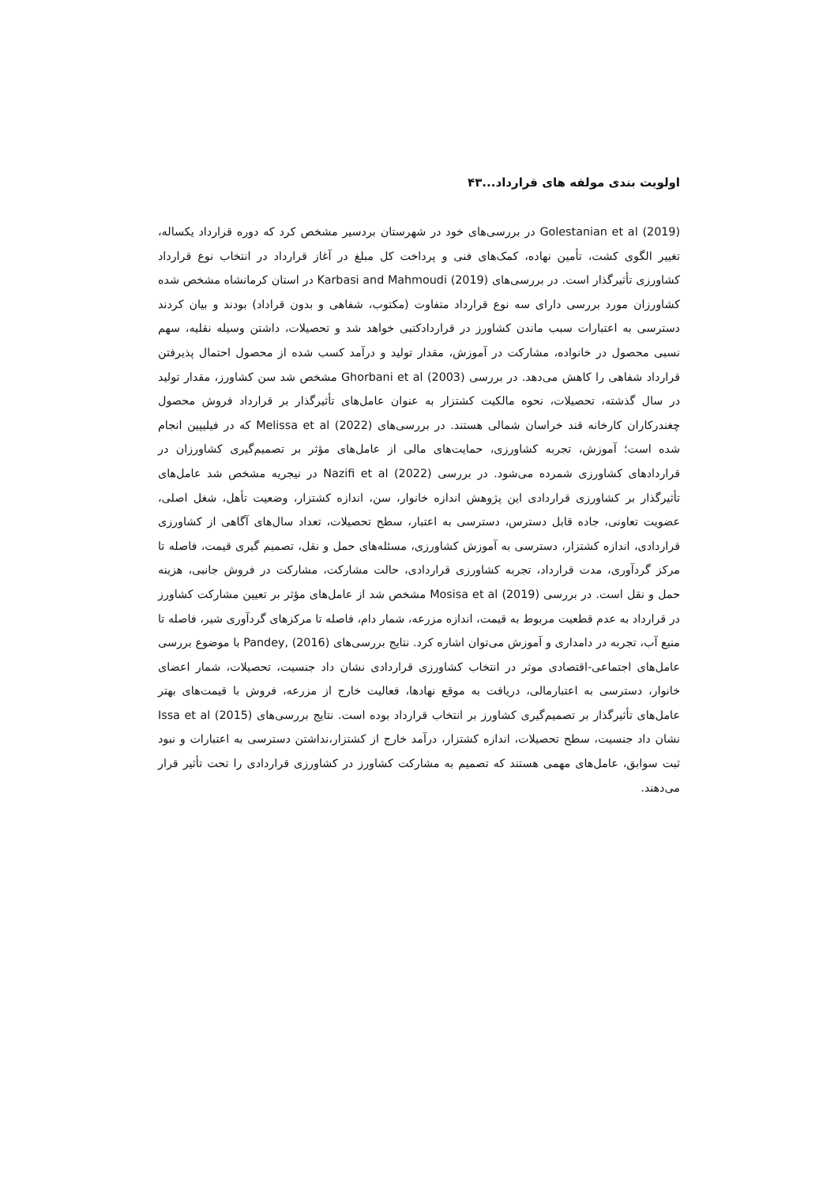اولویت بندی مولفه های قرارداد...۴۳
Golestanian et al (2019) در بررسی‌های خود در شهرستان بردسیر مشخص کرد که دوره قرارداد یکساله، تغییر الگوی کشت، تأمین نهاده، کمک‌های فنی و پرداخت کل مبلغ در آغاز قرارداد در انتخاب نوع قرارداد کشاورزی تأثیرگذار است. در بررسی‌های Karbasi and Mahmoudi (2019) در استان کرمانشاه مشخص شده کشاورزان مورد بررسی دارای سه نوع قرارداد متفاوت (مکتوب، شفاهی و بدون قراداد) بودند و بیان کردند دسترسی به اعتبارات سبب ماندن کشاورز در قراردادکتبی خواهد شد و تحصیلات، داشتن وسیله نقلیه، سهم نسبی محصول در خانواده، مشارکت در آموزش، مقدار تولید و درآمد کسب شده از محصول احتمال پذیرفتن قرارداد شفاهی را کاهش می‌دهد. در بررسی Ghorbani et al (2003) مشخص شد سن کشاورز، مقدار تولید در سال گذشته، تحصیلات، نحوه مالکیت کشتزار به عنوان عامل‌های تأثیرگذار بر قرارداد فروش محصول چغندرکاران کارخانه قند خراسان شمالی هستند. در بررسی‌های Melissa et al (2022) که در فیلیپین انجام شده است؛ آموزش، تجربه کشاورزی، حمایت‌های مالی از عامل‌های مؤثر بر تصمیم‌گیری کشاورزان در قراردادهای کشاورزی شمرده می‌شود. در بررسی Nazifi et al (2022) در نیجریه مشخص شد عامل‌های تأثیرگذار بر کشاورزی قراردادی این پژوهش اندازه خانوار، سن، اندازه کشتزار، وضعیت تأهل، شغل اصلی، عضویت تعاونی، جاده قابل دسترس، دسترسی به اعتبار، سطح تحصیلات، تعداد سال‌های آگاهی از کشاورزی قراردادی، اندازه کشتزار، دسترسی به آموزش کشاورزی، مسئله‌های حمل و نقل، تصمیم گیری قیمت، فاصله تا مرکز گردآوری، مدت قرارداد، تجربه کشاورزی قراردادی، حالت مشارکت، مشارکت در فروش جانبی، هزینه حمل و نقل است. در بررسی Mosisa et al (2019) مشخص شد از عامل‌های مؤثر بر تعیین مشارکت کشاورز در قرارداد به عدم قطعیت مربوط به قیمت، اندازه مزرعه، شمار دام، فاصله تا مرکزهای گردآوری شیر، فاصله تا منبع آب، تجربه در دامداری و آموزش می‌توان اشاره کرد. نتایج بررسی‌های Pandey, (2016) با موضوع بررسی عامل‌های اجتماعی-اقتصادی موثر در انتخاب کشاورزی قراردادی نشان داد جنسیت، تحصیلات، شمار اعضای خانوار، دسترسی به اعتبارمالی، دریافت به موقع نهادها، فعالیت خارج از مزرعه، فروش با قیمت‌های بهتر عامل‌های تأثیرگذار بر تصمیم‌گیری کشاورز بر انتخاب قرارداد بوده است. نتایج بررسی‌های Issa et al (2015) نشان داد جنسیت، سطح تحصیلات، اندازه کشتزار، درآمد خارج از کشتزار،نداشتن دسترسی به اعتبارات و نبود ثبت سوابق، عامل‌های مهمی هستند که تصمیم به مشارکت کشاورز در کشاورزی قراردادی را تحت تأثیر قرار می‌دهند.